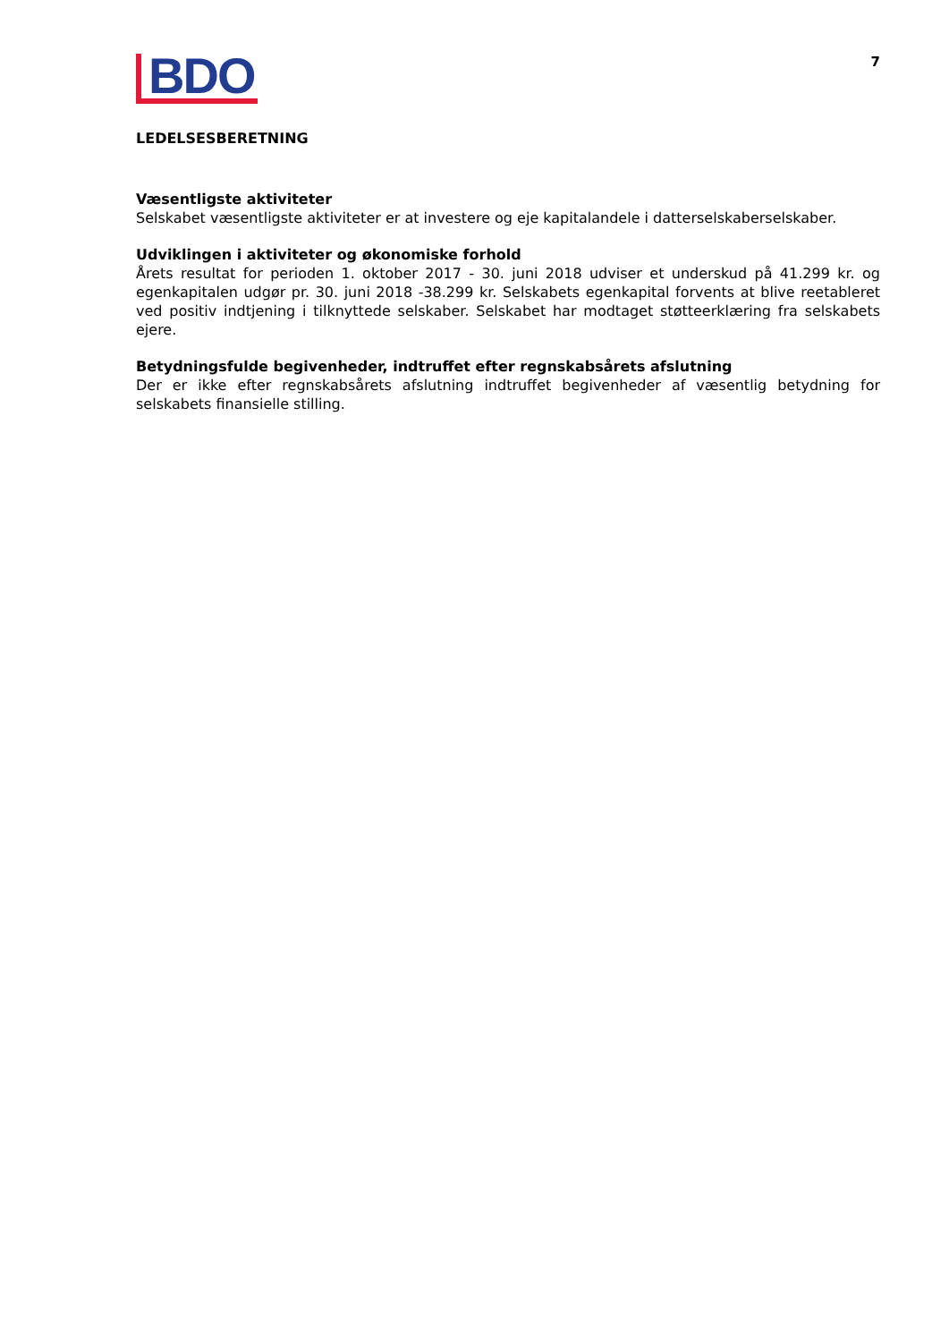BDO
7
LEDELSESBERETNING
Væsentligste aktiviteter
Selskabet væsentligste aktiviteter er at investere og eje kapitalandele i datterselskaberselskaber.
Udviklingen i aktiviteter og økonomiske forhold
Årets resultat for perioden 1. oktober 2017 - 30. juni 2018 udviser et underskud på 41.299 kr. og egenkapitalen udgør pr. 30. juni 2018 -38.299 kr. Selskabets egenkapital forvents at blive reetableret ved positiv indtjening i tilknyttede selskaber. Selskabet har modtaget støtteerklæring fra selskabets ejere.
Betydningsfulde begivenheder, indtruffet efter regnskabsårets afslutning
Der er ikke efter regnskabsårets afslutning indtruffet begivenheder af væsentlig betydning for selskabets finansielle stilling.